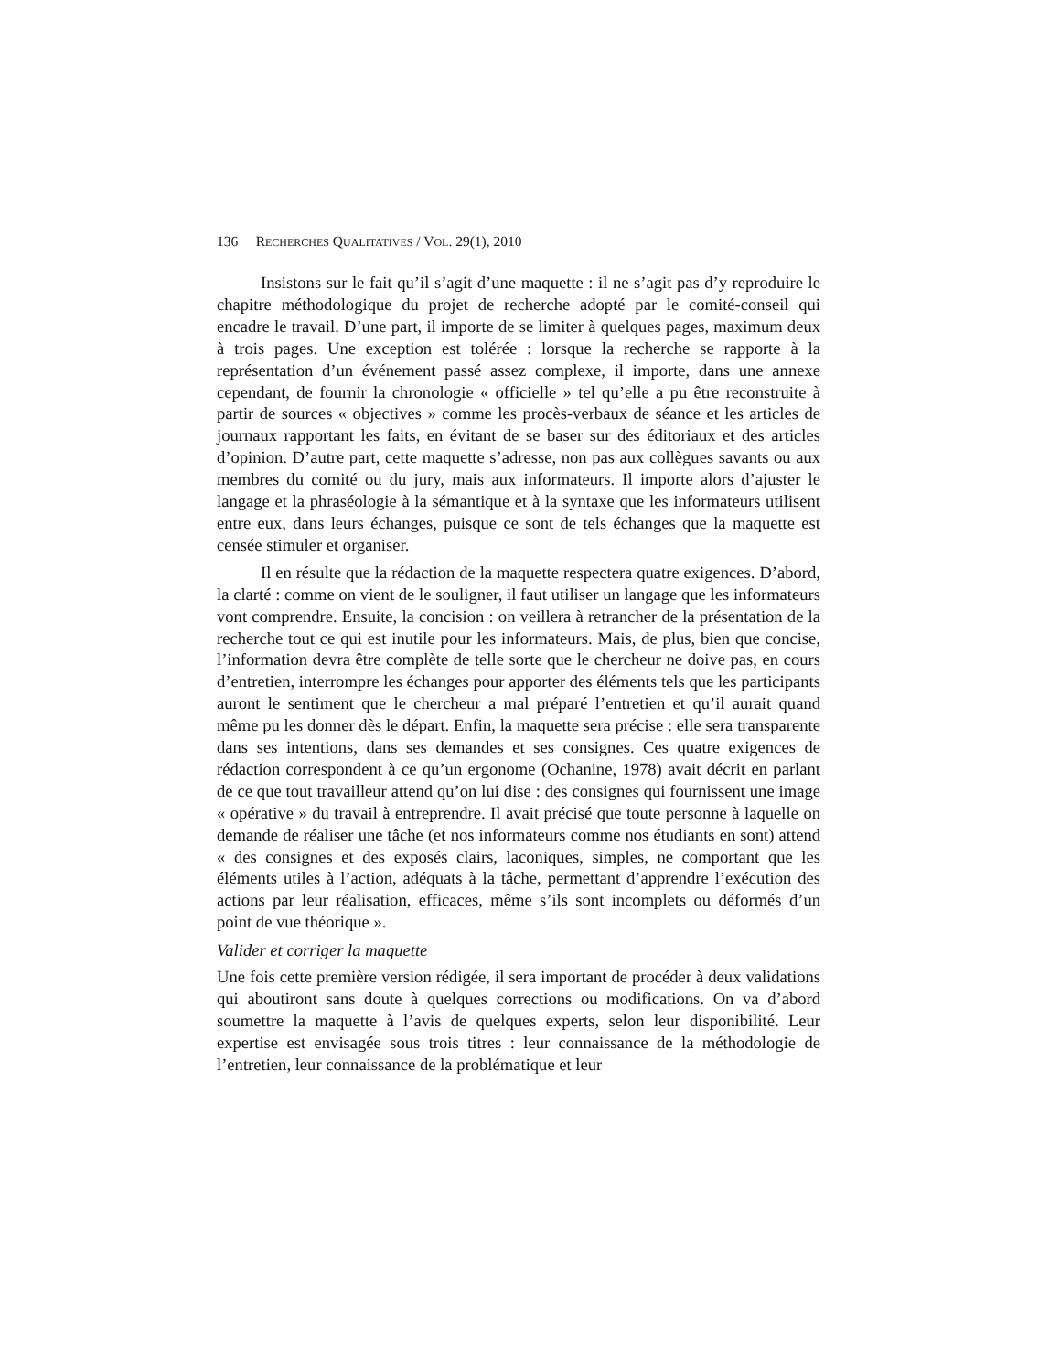136 RECHERCHES QUALITATIVES / VOL. 29(1), 2010
Insistons sur le fait qu’il s’agit d’une maquette : il ne s’agit pas d’y reproduire le chapitre méthodologique du projet de recherche adopté par le comité-conseil qui encadre le travail. D’une part, il importe de se limiter à quelques pages, maximum deux à trois pages. Une exception est tolérée : lorsque la recherche se rapporte à la représentation d’un événement passé assez complexe, il importe, dans une annexe cependant, de fournir la chronologie « officielle » tel qu’elle a pu être reconstruite à partir de sources « objectives » comme les procès-verbaux de séance et les articles de journaux rapportant les faits, en évitant de se baser sur des éditoriaux et des articles d’opinion. D’autre part, cette maquette s’adresse, non pas aux collègues savants ou aux membres du comité ou du jury, mais aux informateurs. Il importe alors d’ajuster le langage et la phraséologie à la sémantique et à la syntaxe que les informateurs utilisent entre eux, dans leurs échanges, puisque ce sont de tels échanges que la maquette est censée stimuler et organiser.
Il en résulte que la rédaction de la maquette respectera quatre exigences. D’abord, la clarté : comme on vient de le souligner, il faut utiliser un langage que les informateurs vont comprendre. Ensuite, la concision : on veillera à retrancher de la présentation de la recherche tout ce qui est inutile pour les informateurs. Mais, de plus, bien que concise, l’information devra être complète de telle sorte que le chercheur ne doive pas, en cours d’entretien, interrompre les échanges pour apporter des éléments tels que les participants auront le sentiment que le chercheur a mal préparé l’entretien et qu’il aurait quand même pu les donner dès le départ. Enfin, la maquette sera précise : elle sera transparente dans ses intentions, dans ses demandes et ses consignes. Ces quatre exigences de rédaction correspondent à ce qu’un ergonome (Ochanine, 1978) avait décrit en parlant de ce que tout travailleur attend qu’on lui dise : des consignes qui fournissent une image « opérative » du travail à entreprendre. Il avait précisé que toute personne à laquelle on demande de réaliser une tâche (et nos informateurs comme nos étudiants en sont) attend « des consignes et des exposés clairs, laconiques, simples, ne comportant que les éléments utiles à l’action, adéquats à la tâche, permettant d’apprendre l’exécution des actions par leur réalisation, efficaces, même s’ils sont incomplets ou déformés d’un point de vue théorique ».
Valider et corriger la maquette
Une fois cette première version rédigée, il sera important de procéder à deux validations qui aboutiront sans doute à quelques corrections ou modifications. On va d’abord soumettre la maquette à l’avis de quelques experts, selon leur disponibilité. Leur expertise est envisagée sous trois titres : leur connaissance de la méthodologie de l’entretien, leur connaissance de la problématique et leur